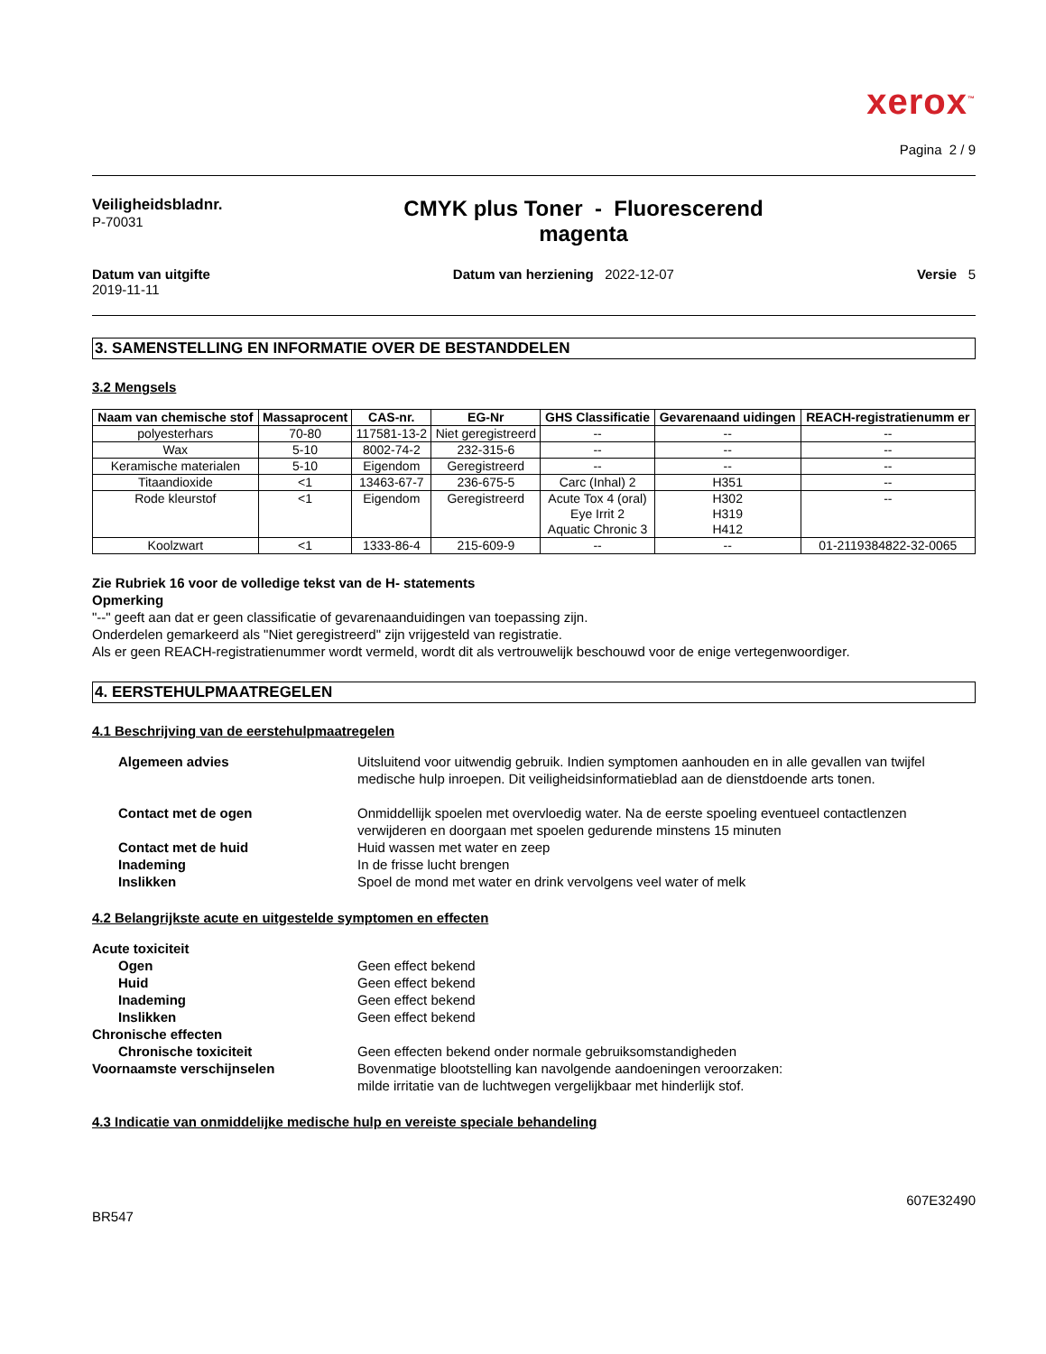xerox<sup>™</sup>
Pagina 2 / 9
Veiligheidsbladnr.
P-70031
CMYK plus Toner - Fluorescerend
magenta
Datum van uitgifte
2019-11-11
Datum van herziening 2022-12-07
Versie 5
3. SAMENSTELLING EN INFORMATIE OVER DE BESTANDDELEN
3.2 Mengsels
| Naam van chemische stof | Massaprocent | CAS-nr. | EG-Nr | GHS Classificatie | Gevarenaand uidingen | REACH-registratienumm er |
| --- | --- | --- | --- | --- | --- | --- |
| polyesterhars | 70-80 | 117581-13-2 | Niet geregistreerd | -- | -- | -- |
| Wax | 5-10 | 8002-74-2 | 232-315-6 | -- | -- | -- |
| Keramische materialen | 5-10 | Eigendom | Geregistreerd | -- | -- | -- |
| Titaandioxide | <1 | 13463-67-7 | 236-675-5 | Carc (Inhal) 2 | H351 | -- |
| Rode kleurstof | <1 | Eigendom | Geregistreerd | Acute Tox 4 (oral) Eye Irrit 2 Aquatic Chronic 3 | H302 H319 H412 | -- |
| Koolzwart | <1 | 1333-86-4 | 215-609-9 | -- | -- | 01-2119384822-32-0065 |
Zie Rubriek 16 voor de volledige tekst van de H- statements
Opmerking
"--" geeft aan dat er geen classificatie of gevarenaanduidingen van toepassing zijn.
Onderdelen gemarkeerd als "Niet geregistreerd" zijn vrijgesteld van registratie.
Als er geen REACH-registratienummer wordt vermeld, wordt dit als vertrouwelijk beschouwd voor de enige vertegenwoordiger.
4. EERSTEHULPMAATREGELEN
4.1 Beschrijving van de eerstehulpmaatregelen
Algemeen advies
Uitsluitend voor uitwendig gebruik. Indien symptomen aanhouden en in alle gevallen van twijfel medische hulp inroepen. Dit veiligheidsinformatieblad aan de dienstdoende arts tonen.
Contact met de ogen
Onmiddellijk spoelen met overvloedig water. Na de eerste spoeling eventueel contactlenzen verwijderen en doorgaan met spoelen gedurende minstens 15 minuten
Contact met de huid
Huid wassen met water en zeep
Inademing
In de frisse lucht brengen
Inslikken
Spoel de mond met water en drink vervolgens veel water of melk
4.2 Belangrijkste acute en uitgestelde symptomen en effecten
Acute toxiciteit
Ogen
Geen effect bekend
Huid
Geen effect bekend
Inademing
Geen effect bekend
Inslikken
Geen effect bekend
Chronische effecten
Chronische toxiciteit
Geen effecten bekend onder normale gebruiksomstandigheden
Voornaamste verschijnselen
Bovenmatige blootstelling kan navolgende aandoeningen veroorzaken:
milde irritatie van de luchtwegen vergelijkbaar met hinderlijk stof.
4.3 Indicatie van onmiddelijke medische hulp en vereiste speciale behandeling
BR547
607E32490